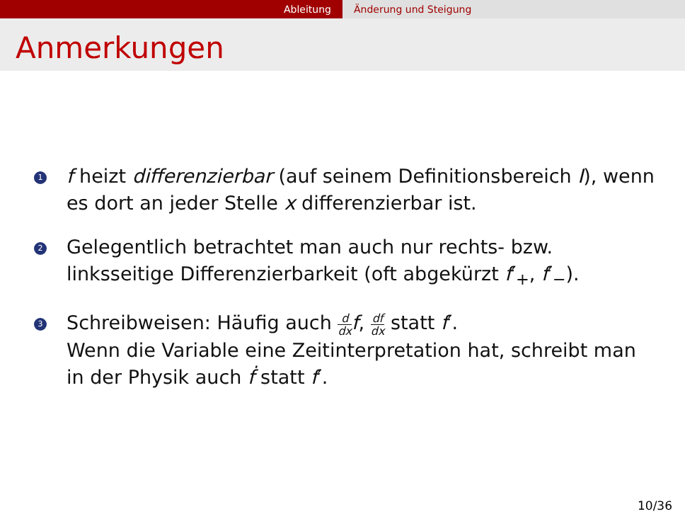Ableitung Änderung und Steigung
Anmerkungen
1
f heizt differenzierbar (auf seinem Definitionsbereich I), wenn es dort an jeder Stelle x differenzierbar ist.
2
Gelegentlich betrachtet man auch nur rechts- bzw. linksseitige Differenzierbarkeit (oft abgekürzt f′<sub>+</sub>, f′<sub>−</sub>).
3
Schreibweisen: Häufig auch d dx f, df dx statt f′.
Wenn die Variable eine Zeitinterpretation hat, schreibt man in der Physik auch ḟ statt f′.
10/36